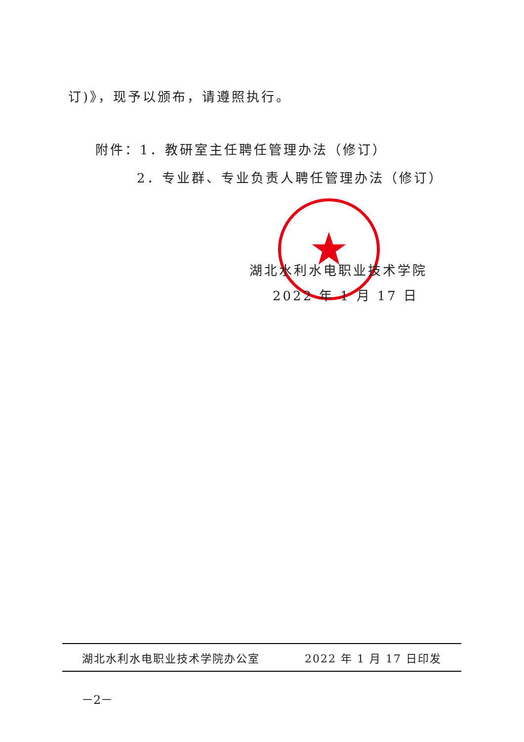订)》，现予以颁布，请遵照执行。
附件：1．教研室主任聘任管理办法（修订）
2．专业群、专业负责人聘任管理办法（修订）
湖北水利水电职业技术学院
2022 年 1 月 17 日
湖北水利水电职业技术学院办公室 2022 年 1 月 17 日印发
－2－